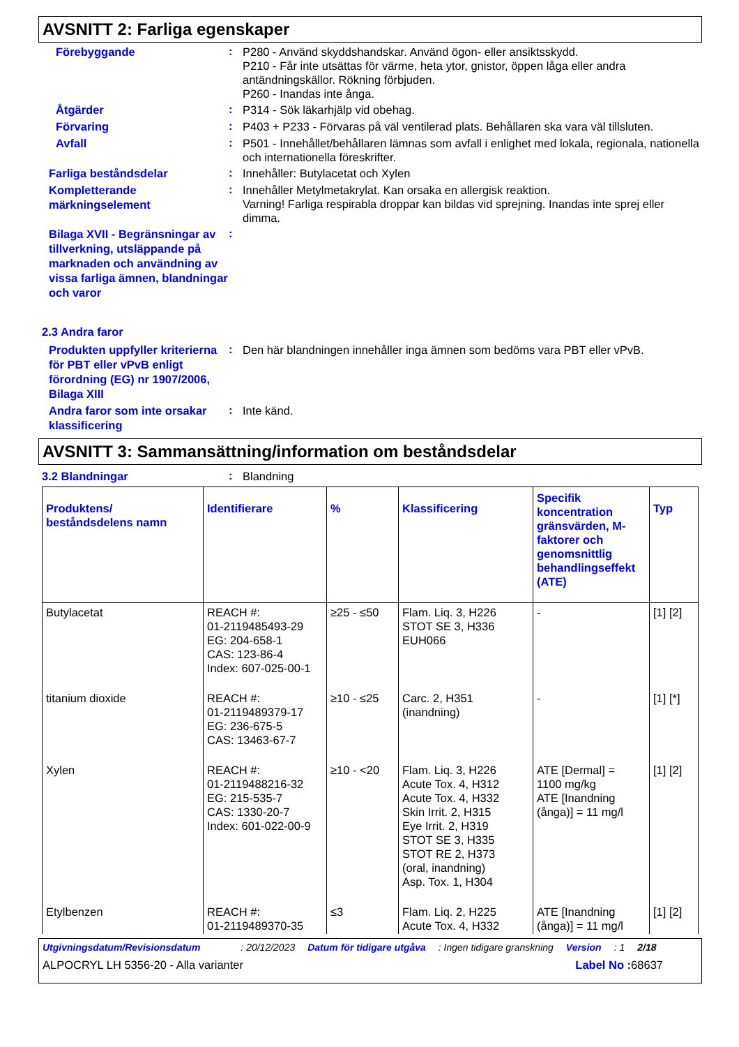AVSNITT 2: Farliga egenskaper
Förebyggande
:
P280 - Använd skyddshandskar. Använd ögon- eller ansiktsskydd.
P210 - Får inte utsättas för värme, heta ytor, gnistor, öppen låga eller andra antändningskällor. Rökning förbjuden.
P260 - Inandas inte ånga.
Åtgärder
:
P314 - Sök läkarhjälp vid obehag.
Förvaring
:
P403 + P233 - Förvaras på väl ventilerad plats. Behållaren ska vara väl tillsluten.
Avfall
:
P501 - Innehållet/behållaren lämnas som avfall i enlighet med lokala, regionala, nationella och internationella föreskrifter.
Farliga beståndsdelar
:
Innehåller: Butylacetat och Xylen
Kompletterande märkningselement
:
Innehåller Metylmetakrylat. Kan orsaka en allergisk reaktion.
Varning! Farliga respirabla droppar kan bildas vid sprejning. Inandas inte sprej eller dimma.
Bilaga XVII - Begränsningar av tillverkning, utsläppande på marknaden och användning av vissa farliga ämnen, blandningar och varor
:
2.3 Andra faror
Produkten uppfyller kriterierna för PBT eller vPvB enligt förordning (EG) nr 1907/2006, Bilaga XIII
:
Den här blandningen innehåller inga ämnen som bedöms vara PBT eller vPvB.
Andra faror som inte orsakar klassificering
:
Inte känd.
AVSNITT 3: Sammansättning/information om beståndsdelar
3.2 Blandningar
:
Blandning
| Produktens/ beståndsdelens namn | Identifierare | % | Klassificering | Specifik koncentration gränsvärden, M-faktorer och genomsnittlig behandlingseffekt (ATE) | Typ |
| --- | --- | --- | --- | --- | --- |
| Butylacetat | REACH #: 01-2119485493-29 EG: 204-658-1 CAS: 123-86-4 Index: 607-025-00-1 | ≥25 - ≤50 | Flam. Liq. 3, H226 STOT SE 3, H336 EUH066 | - | [1] [2] |
| titanium dioxide | REACH #: 01-2119489379-17 EG: 236-675-5 CAS: 13463-67-7 | ≥10 - ≤25 | Carc. 2, H351 (inandning) | - | [1] [*] |
| Xylen | REACH #: 01-2119488216-32 EG: 215-535-7 CAS: 1330-20-7 Index: 601-022-00-9 | ≥10 - <20 | Flam. Liq. 3, H226 Acute Tox. 4, H312 Acute Tox. 4, H332 Skin Irrit. 2, H315 Eye Irrit. 2, H319 STOT SE 3, H335 STOT RE 2, H373 (oral, inandning) Asp. Tox. 1, H304 | ATE [Dermal] = 1100 mg/kg ATE [Inandning (ånga)] = 11 mg/l | [1] [2] |
| Etylbenzen | REACH #: 01-2119489370-35 | ≤3 | Flam. Liq. 2, H225 Acute Tox. 4, H332 | ATE [Inandning (ånga)] = 11 mg/l | [1] [2] |
Utgivningsdatum/Revisionsdatum: 20/12/2023 Datum för tidigare utgåva: Ingen tidigare granskning Version: 1 2/18
ALPOCRYL LH 5356-20 - Alla varianter Label No : 68637